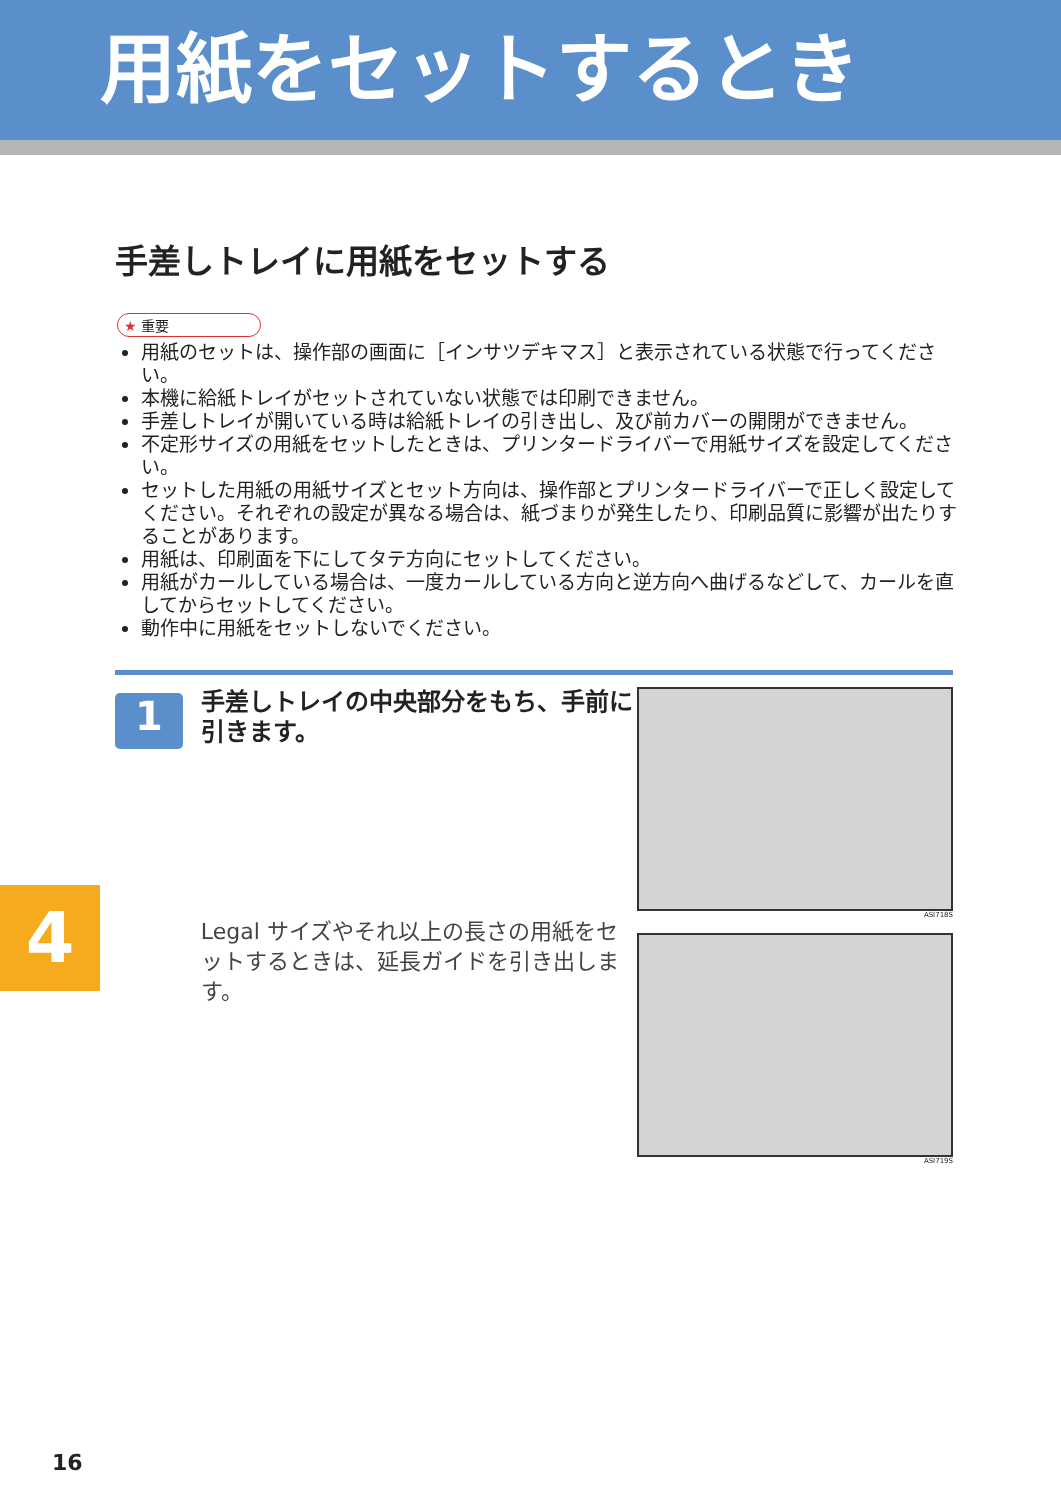用紙をセットするとき
手差しトレイに用紙をセットする
★ 重要
用紙のセットは、操作部の画面に［インサツデキマス］と表示されている状態で行ってください。
本機に給紙トレイがセットされていない状態では印刷できません。
手差しトレイが開いている時は給紙トレイの引き出し、及び前カバーの開閉ができません。
不定形サイズの用紙をセットしたときは、プリンタードライバーで用紙サイズを設定してください。
セットした用紙の用紙サイズとセット方向は、操作部とプリンタードライバーで正しく設定してください。それぞれの設定が異なる場合は、紙づまりが発生したり、印刷品質に影響が出たりすることがあります。
用紙は、印刷面を下にしてタテ方向にセットしてください。
用紙がカールしている場合は、一度カールしている方向と逆方向へ曲げるなどして、カールを直してからセットしてください。
動作中に用紙をセットしないでください。
1
手差しトレイの中央部分をもち、手前に引きます。
Legal サイズやそれ以上の長さの用紙をセットするときは、延長ガイドを引き出します。
ASI718S
ASI719S
4
16